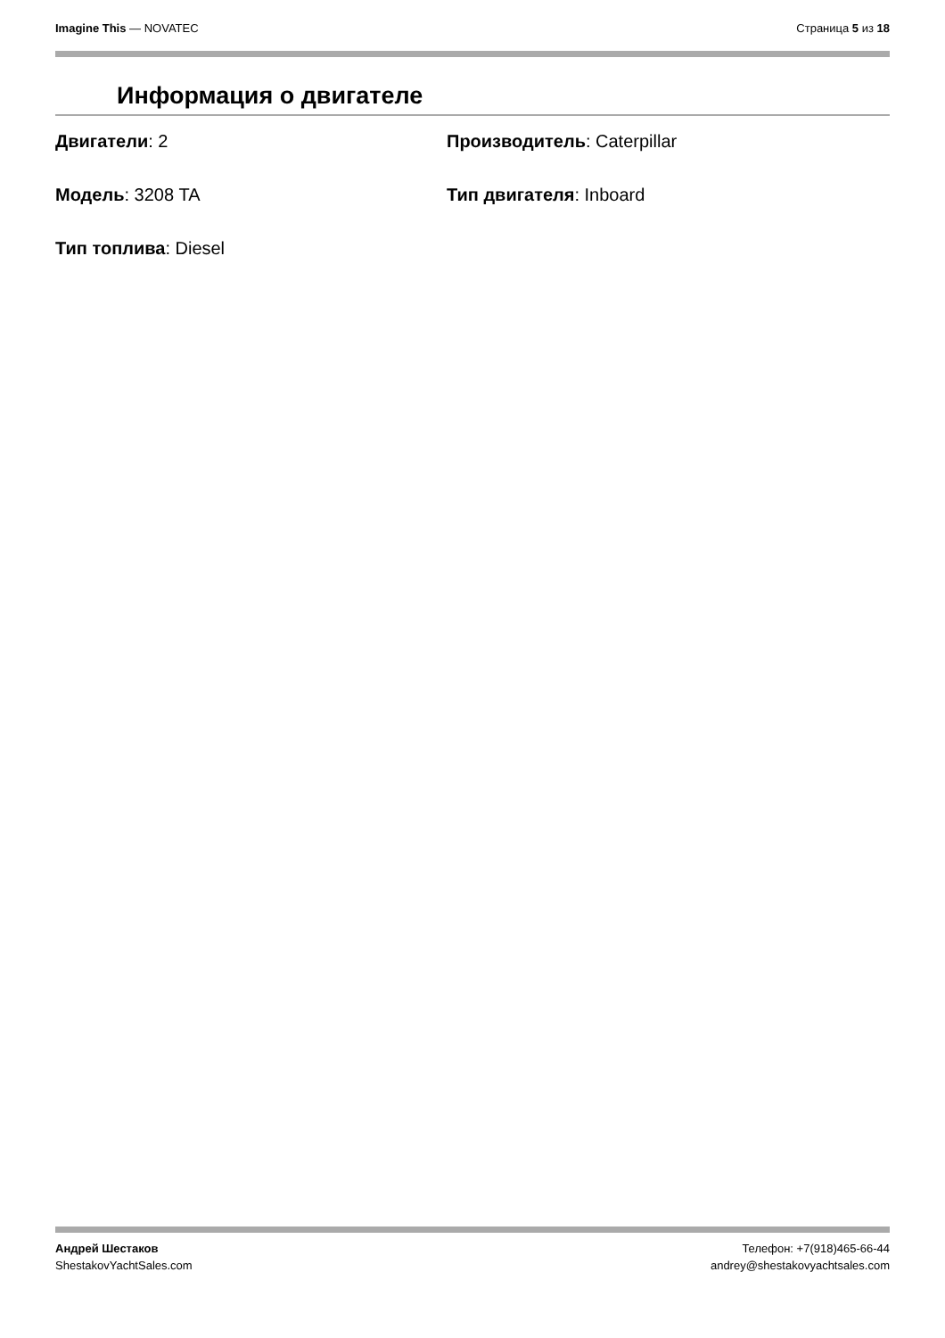Imagine This — NOVATEC Страница 5 из 18
Информация о двигателе
Двигатели: 2
Производитель: Caterpillar
Модель: 3208 TA
Тип двигателя: Inboard
Тип топлива: Diesel
Андрей Шестаков
ShestakovYachtSales.com
Телефон: +7(918)465-66-44
andrey@shestakovyachtsales.com